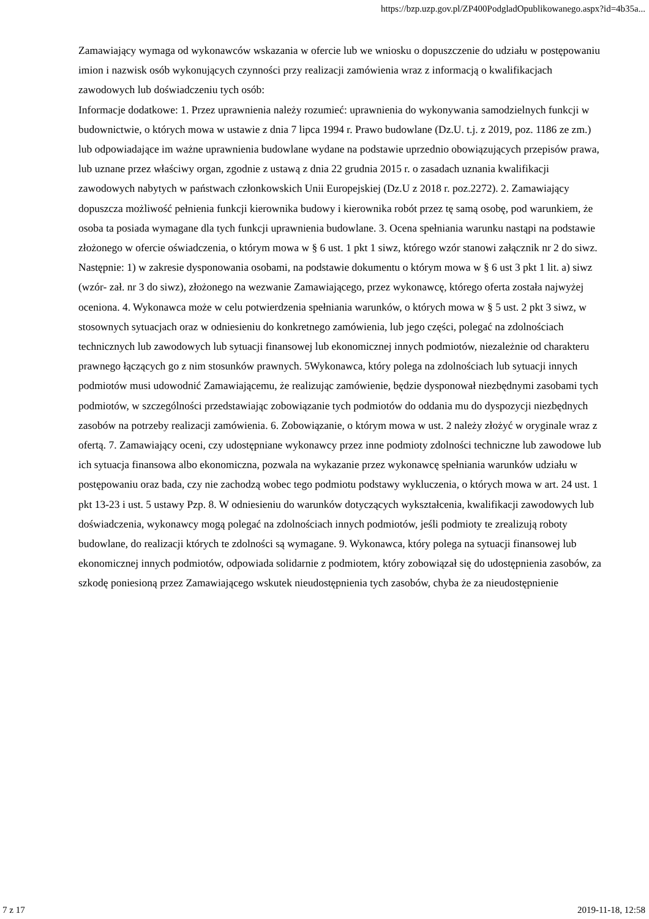https://bzp.uzp.gov.pl/ZP400PodgladOpublikowanego.aspx?id=4b35a...
Zamawiający wymaga od wykonawców wskazania w ofercie lub we wniosku o dopuszczenie do udziału w postępowaniu imion i nazwisk osób wykonujących czynności przy realizacji zamówienia wraz z informacją o kwalifikacjach zawodowych lub doświadczeniu tych osób:
Informacje dodatkowe: 1. Przez uprawnienia należy rozumieć: uprawnienia do wykonywania samodzielnych funkcji w budownictwie, o których mowa w ustawie z dnia 7 lipca 1994 r. Prawo budowlane (Dz.U. t.j. z 2019, poz. 1186 ze zm.) lub odpowiadające im ważne uprawnienia budowlane wydane na podstawie uprzednio obowiązujących przepisów prawa, lub uznane przez właściwy organ, zgodnie z ustawą z dnia 22 grudnia 2015 r. o zasadach uznania kwalifikacji zawodowych nabytych w państwach członkowskich Unii Europejskiej (Dz.U z 2018 r. poz.2272). 2. Zamawiający dopuszcza możliwość pełnienia funkcji kierownika budowy i kierownika robót przez tę samą osobę, pod warunkiem, że osoba ta posiada wymagane dla tych funkcji uprawnienia budowlane. 3. Ocena spełniania warunku nastąpi na podstawie złożonego w ofercie oświadczenia, o którym mowa w § 6 ust. 1 pkt 1 siwz, którego wzór stanowi załącznik nr 2 do siwz. Następnie: 1) w zakresie dysponowania osobami, na podstawie dokumentu o którym mowa w § 6 ust 3 pkt 1 lit. a) siwz (wzór- zał. nr 3 do siwz), złożonego na wezwanie Zamawiającego, przez wykonawcę, którego oferta została najwyżej oceniona. 4. Wykonawca może w celu potwierdzenia spełniania warunków, o których mowa w § 5 ust. 2 pkt 3 siwz, w stosownych sytuacjach oraz w odniesieniu do konkretnego zamówienia, lub jego części, polegać na zdolnościach technicznych lub zawodowych lub sytuacji finansowej lub ekonomicznej innych podmiotów, niezależnie od charakteru prawnego łączących go z nim stosunków prawnych. 5Wykonawca, który polega na zdolnościach lub sytuacji innych podmiotów musi udowodnić Zamawiającemu, że realizując zamówienie, będzie dysponował niezbędnymi zasobami tych podmiotów, w szczególności przedstawiając zobowiązanie tych podmiotów do oddania mu do dyspozycji niezbędnych zasobów na potrzeby realizacji zamówienia. 6. Zobowiązanie, o którym mowa w ust. 2 należy złożyć w oryginale wraz z ofertą. 7. Zamawiający oceni, czy udostępniane wykonawcy przez inne podmioty zdolności techniczne lub zawodowe lub ich sytuacja finansowa albo ekonomiczna, pozwala na wykazanie przez wykonawcę spełniania warunków udziału w postępowaniu oraz bada, czy nie zachodzą wobec tego podmiotu podstawy wykluczenia, o których mowa w art. 24 ust. 1 pkt 13-23 i ust. 5 ustawy Pzp. 8. W odniesieniu do warunków dotyczących wykształcenia, kwalifikacji zawodowych lub doświadczenia, wykonawcy mogą polegać na zdolnościach innych podmiotów, jeśli podmioty te zrealizują roboty budowlane, do realizacji których te zdolności są wymagane. 9. Wykonawca, który polega na sytuacji finansowej lub ekonomicznej innych podmiotów, odpowiada solidarnie z podmiotem, który zobowiązał się do udostępnienia zasobów, za szkodę poniesioną przez Zamawiającego wskutek nieudostępnienia tych zasobów, chyba że za nieudostępnienie
7 z 17 2019-11-18, 12:58